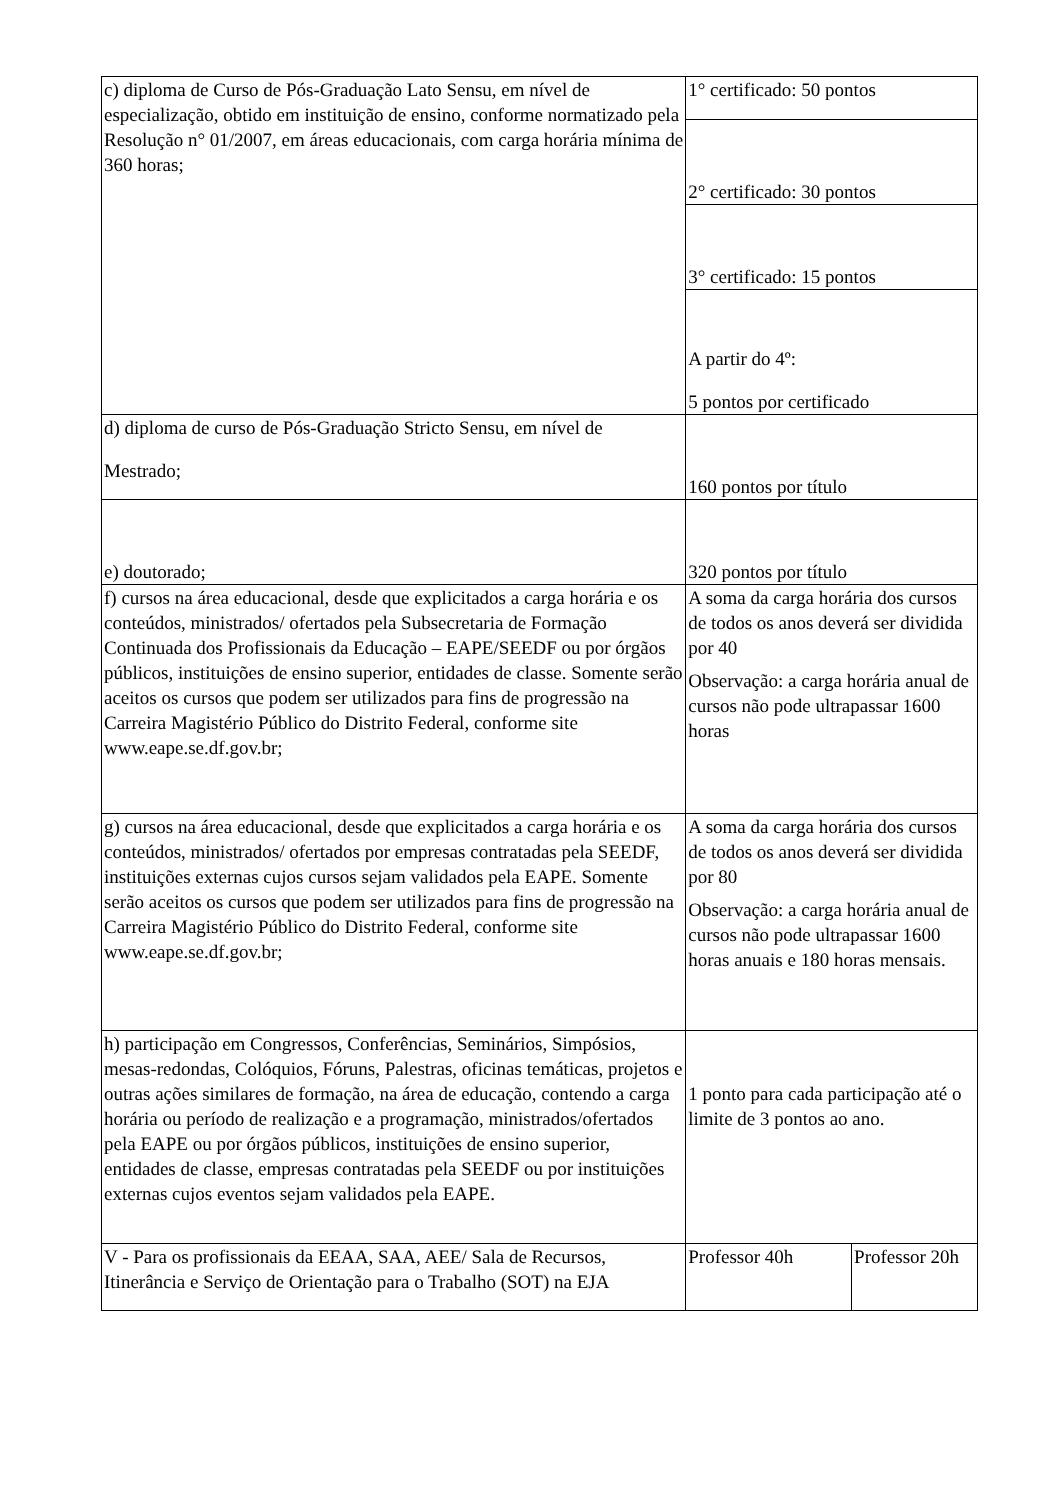| c) diploma de Curso de Pós-Graduação Lato Sensu, em nível de especialização, obtido em instituição de ensino, conforme normatizado pela Resolução n° 01/2007, em áreas educacionais, com carga horária mínima de 360 horas; | 1° certificado: 50 pontos | |
| | 2° certificado: 30 pontos | |
| | 3° certificado: 15 pontos | |
| | A partir do 4º: 5 pontos por certificado | |
| d) diploma de curso de Pós-Graduação Stricto Sensu, em nível de Mestrado; | 160 pontos por título | |
| e) doutorado; | 320 pontos por título | |
| f) cursos na área educacional, desde que explicitados a carga horária e os conteúdos, ministrados/ ofertados pela Subsecretaria de Formação Continuada dos Profissionais da Educação – EAPE/SEEDF ou por órgãos públicos, instituições de ensino superior, entidades de classe. Somente serão aceitos os cursos que podem ser utilizados para fins de progressão na Carreira Magistério Público do Distrito Federal, conforme site www.eape.se.df.gov.br; | A soma da carga horária dos cursos de todos os anos deverá ser dividida por 40 Observação: a carga horária anual de cursos não pode ultrapassar 1600 horas | |
| g) cursos na área educacional, desde que explicitados a carga horária e os conteúdos, ministrados/ ofertados por empresas contratadas pela SEEDF, instituições externas cujos cursos sejam validados pela EAPE. Somente serão aceitos os cursos que podem ser utilizados para fins de progressão na Carreira Magistério Público do Distrito Federal, conforme site www.eape.se.df.gov.br; | A soma da carga horária dos cursos de todos os anos deverá ser dividida por 80 Observação: a carga horária anual de cursos não pode ultrapassar 1600 horas anuais e 180 horas mensais. | |
| h) participação em Congressos, Conferências, Seminários, Simpósios, mesas-redondas, Colóquios, Fóruns, Palestras, oficinas temáticas, projetos e outras ações similares de formação, na área de educação, contendo a carga horária ou período de realização e a programação, ministrados/ofertados pela EAPE ou por órgãos públicos, instituições de ensino superior, entidades de classe, empresas contratadas pela SEEDF ou por instituições externas cujos eventos sejam validados pela EAPE. | 1 ponto para cada participação até o limite de 3 pontos ao ano. | |
| V - Para os profissionais da EEAA, SAA, AEE/ Sala de Recursos, Itinerância e Serviço de Orientação para o Trabalho (SOT) na EJA | Professor 40h | Professor 20h |